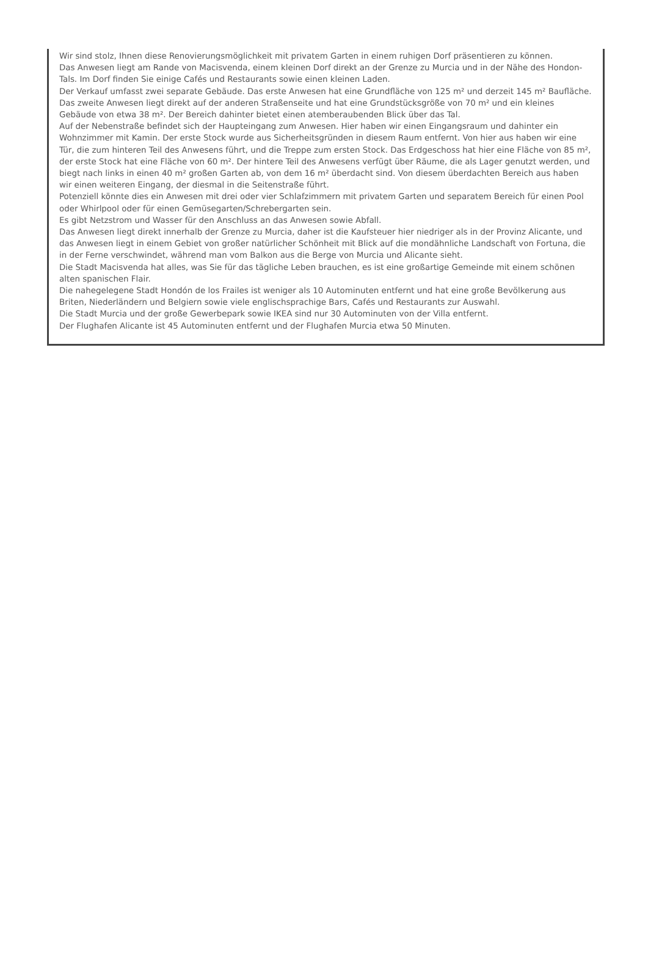Wir sind stolz, Ihnen diese Renovierungsmöglichkeit mit privatem Garten in einem ruhigen Dorf präsentieren zu können.
Das Anwesen liegt am Rande von Macisvenda, einem kleinen Dorf direkt an der Grenze zu Murcia und in der Nähe des Hondon-Tals. Im Dorf finden Sie einige Cafés und Restaurants sowie einen kleinen Laden.
Der Verkauf umfasst zwei separate Gebäude. Das erste Anwesen hat eine Grundfläche von 125 m² und derzeit 145 m² Baufläche. Das zweite Anwesen liegt direkt auf der anderen Straßenseite und hat eine Grundstücksgröße von 70 m² und ein kleines Gebäude von etwa 38 m². Der Bereich dahinter bietet einen atemberaubenden Blick über das Tal.
Auf der Nebenstraße befindet sich der Haupteingang zum Anwesen. Hier haben wir einen Eingangsraum und dahinter ein Wohnzimmer mit Kamin. Der erste Stock wurde aus Sicherheitsgründen in diesem Raum entfernt. Von hier aus haben wir eine Tür, die zum hinteren Teil des Anwesens führt, und die Treppe zum ersten Stock. Das Erdgeschoss hat hier eine Fläche von 85 m², der erste Stock hat eine Fläche von 60 m². Der hintere Teil des Anwesens verfügt über Räume, die als Lager genutzt werden, und biegt nach links in einen 40 m² großen Garten ab, von dem 16 m² überdacht sind. Von diesem überdachten Bereich aus haben wir einen weiteren Eingang, der diesmal in die Seitenstraße führt.
Potenziell könnte dies ein Anwesen mit drei oder vier Schlafzimmern mit privatem Garten und separatem Bereich für einen Pool oder Whirlpool oder für einen Gemüsegarten/Schrebergarten sein.
Es gibt Netzstrom und Wasser für den Anschluss an das Anwesen sowie Abfall.
Das Anwesen liegt direkt innerhalb der Grenze zu Murcia, daher ist die Kaufsteuer hier niedriger als in der Provinz Alicante, und das Anwesen liegt in einem Gebiet von großer natürlicher Schönheit mit Blick auf die mondähnliche Landschaft von Fortuna, die in der Ferne verschwindet, während man vom Balkon aus die Berge von Murcia und Alicante sieht.
Die Stadt Macisvenda hat alles, was Sie für das tägliche Leben brauchen, es ist eine großartige Gemeinde mit einem schönen alten spanischen Flair.
Die nahegelegene Stadt Hondón de los Frailes ist weniger als 10 Autominuten entfernt und hat eine große Bevölkerung aus Briten, Niederländern und Belgiern sowie viele englischsprachige Bars, Cafés und Restaurants zur Auswahl.
Die Stadt Murcia und der große Gewerbepark sowie IKEA sind nur 30 Autominuten von der Villa entfernt.
Der Flughafen Alicante ist 45 Autominuten entfernt und der Flughafen Murcia etwa 50 Minuten.